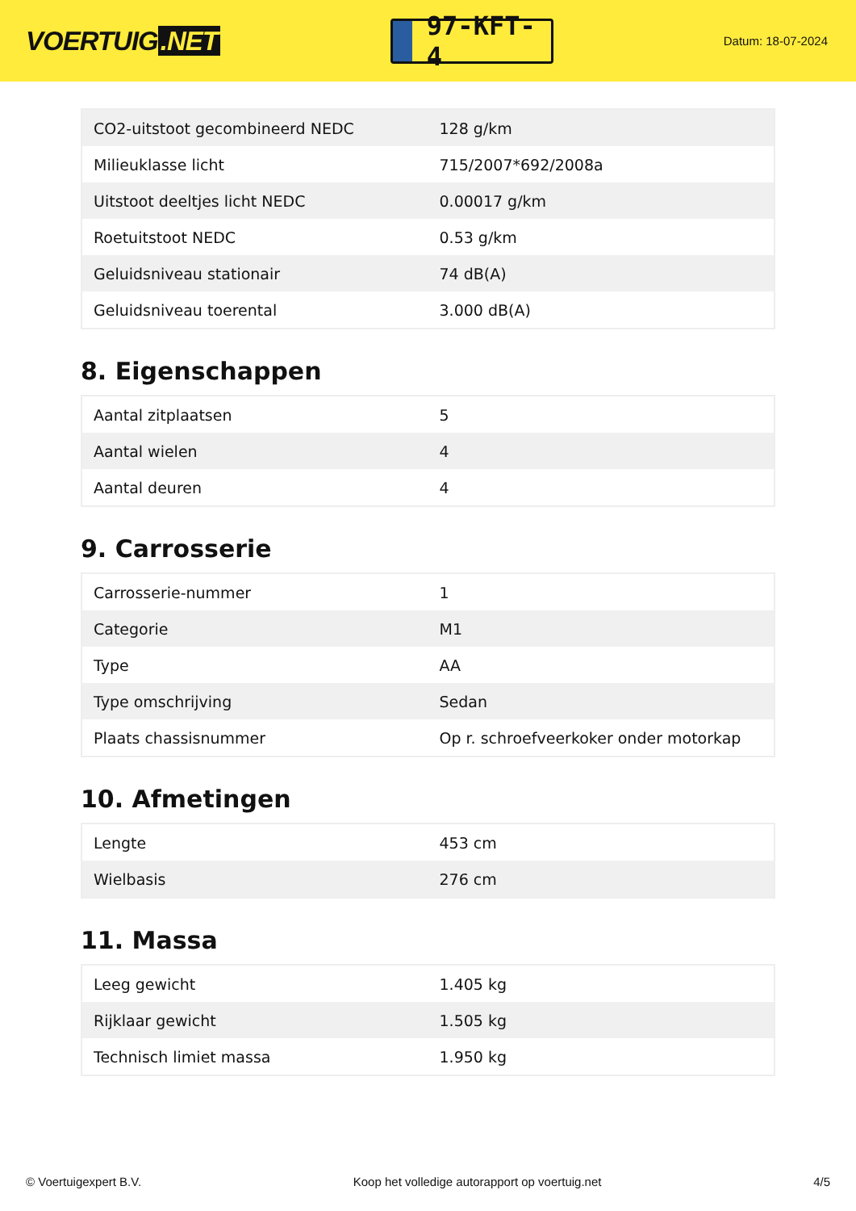VOERTUIG.NET
97-KFT-4
Datum: 18-07-2024
| CO2-uitstoot gecombineerd NEDC | 128 g/km |
| Milieuklasse licht | 715/2007*692/2008a |
| Uitstoot deeltjes licht NEDC | 0.00017 g/km |
| Roetuitstoot NEDC | 0.53 g/km |
| Geluidsniveau stationair | 74 dB(A) |
| Geluidsniveau toerental | 3.000 dB(A) |
8. Eigenschappen
| Aantal zitplaatsen | 5 |
| Aantal wielen | 4 |
| Aantal deuren | 4 |
9. Carrosserie
| Carrosserie-nummer | 1 |
| Categorie | M1 |
| Type | AA |
| Type omschrijving | Sedan |
| Plaats chassisnummer | Op r. schroefveerkoker onder motorkap |
10. Afmetingen
| Lengte | 453 cm |
| Wielbasis | 276 cm |
11. Massa
| Leeg gewicht | 1.405 kg |
| Rijklaar gewicht | 1.505 kg |
| Technisch limiet massa | 1.950 kg |
© Voertuigexpert B.V. Koop het volledige autorapport op voertuig.net 4/5